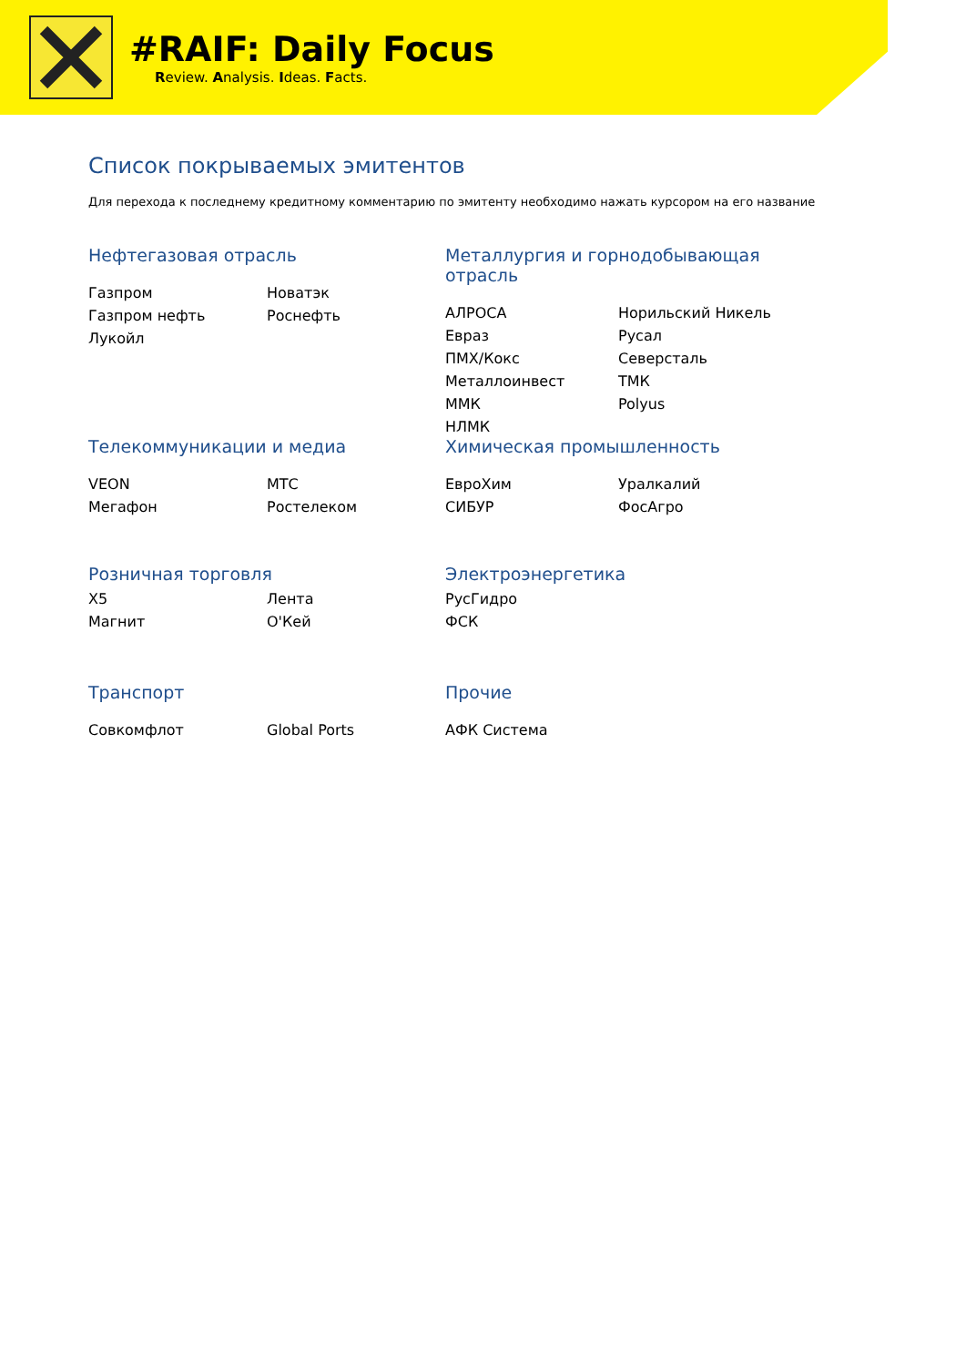#RAIF: Daily Focus
Review. Analysis. Ideas. Facts.
Список покрываемых эмитентов
Для перехода к последнему кредитному комментарию по эмитенту необходимо нажать курсором на его название
Нефтегазовая отрасль
Газпром
Газпром нефть
Лукойл
Новатэк
Роснефть
Металлургия и горнодобывающая отрасль
АЛРОСА
Евраз
ПМХ/Кокс
Металлоинвест
ММК
НЛМК
Норильский Никель
Русал
Северсталь
ТМК
Polyus
Телекоммуникации и медиа
VEON
Мегафон
МТС
Ростелеком
Химическая промышленность
ЕвроХим
СИБУР
Уралкалий
ФосАгро
Розничная торговля
X5
Магнит
Лента
О'Кей
Электроэнергетика
РусГидро
ФСК
Транспорт
Совкомфлот Global Ports
Прочие
АФК Система